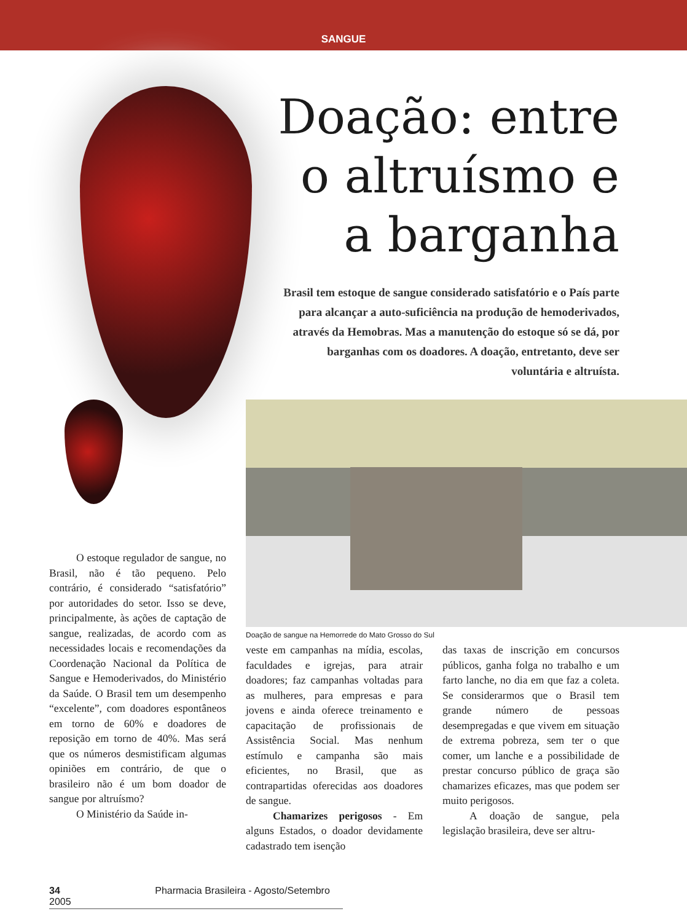SANGUE
Doação: entre
o altruísmo e
a barganha
Brasil tem estoque de sangue considerado satisfatório e o País parte para alcançar a auto-suficiência na produção de hemoderivados, através da Hemobras. Mas a manutenção do estoque só se dá, por barganhas com os doadores. A doação, entretanto, deve ser voluntária e altruísta.
Doação de sangue na Hemorrede do Mato Grosso do Sul
O estoque regulador de sangue, no Brasil, não é tão pequeno. Pelo contrário, é considerado “satisfatório” por autoridades do setor. Isso se deve, principalmente, às ações de captação de sangue, realizadas, de acordo com as necessidades locais e recomendações da Coordenação Nacional da Política de Sangue e Hemoderivados, do Ministério da Saúde. O Brasil tem um desempenho “excelente”, com doadores espontâneos em torno de 60% e doadores de reposição em torno de 40%. Mas será que os números desmistificam algumas opiniões em contrário, de que o brasileiro não é um bom doador de sangue por altruísmo?
O Ministério da Saúde in-
veste em campanhas na mídia, escolas, faculdades e igrejas, para atrair doadores; faz campanhas voltadas para as mulheres, para empresas e para jovens e ainda oferece treinamento e capacitação de profissionais de Assistência Social. Mas nenhum estímulo e campanha são mais eficientes, no Brasil, que as contrapartidas oferecidas aos doadores de sangue.
Chamarizes perigosos - Em alguns Estados, o doador devidamente cadastrado tem isenção
das taxas de inscrição em concursos públicos, ganha folga no trabalho e um farto lanche, no dia em que faz a coleta. Se considerarmos que o Brasil tem grande número de pessoas desempregadas e que vivem em situação de extrema pobreza, sem ter o que comer, um lanche e a possibilidade de prestar concurso público de graça são chamarizes eficazes, mas que podem ser muito perigosos.
A doação de sangue, pela legislação brasileira, deve ser altru-
34 Pharmacia Brasileira - Agosto/Setembro 2005